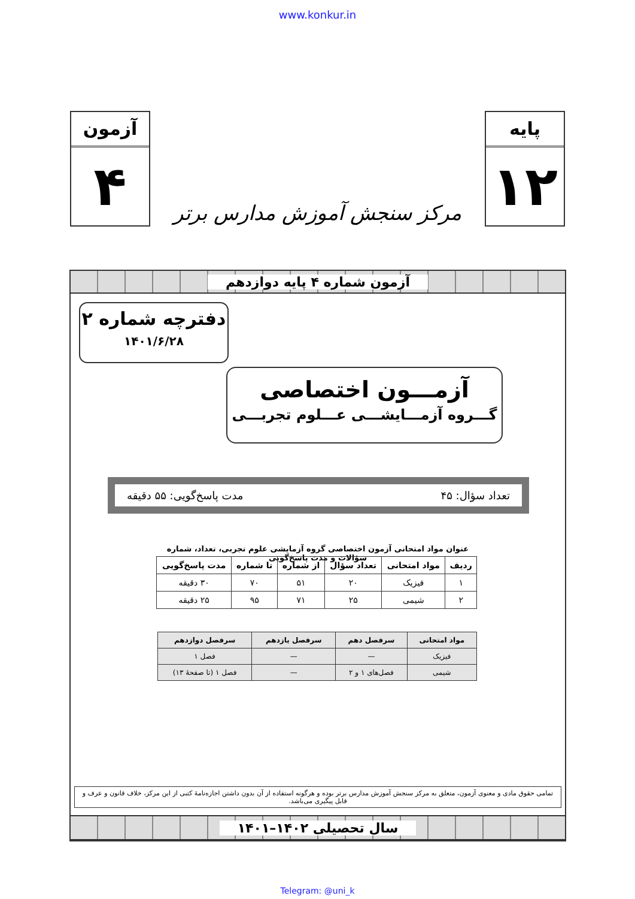www.konkur.in
پایه
۱۲
مرکز سنجش آموزش مدارس برتر
آزمون
۴
آزمون شماره ۴ پایه دوازدهم
دفترچه شماره ۲
۱۴۰۱/۶/۲۸
آزمـــون اختصاصی
گـــروه آزمـــایشـــی عـــلوم تجربـــی
تعداد سؤال: ۴۵ مدت پاسخ‌گویی: ۵۵ دقیقه
عنوان مواد امتحانی آزمون اختصاصی گروه آزمایشی علوم تجربی، تعداد، شماره سؤالات و مدت پاسخ‌گویی
| ردیف | مواد امتحانی | تعداد سؤال | از شماره | تا شماره | مدت پاسخ‌گویی |
| --- | --- | --- | --- | --- | --- |
| ۱ | فیزیک | ۲۰ | ۵۱ | ۷۰ | ۳۰ دقیقه |
| ۲ | شیمی | ۲۵ | ۷۱ | ۹۵ | ۲۵ دقیقه |
| مواد امتحانی | سرفصل دهم | سرفصل یازدهم | سرفصل دوازدهم |
| --- | --- | --- | --- |
| فیزیک | — | — | فصل ۱ |
| شیمی | فصل‌های ۱ و ۲ | — | فصل ۱ (تا صفحهٔ ۱۳) |
تمامی حقوق مادی و معنوی آزمون، متعلق به مرکز سنجش آموزش مدارس برتر بوده و هرگونه استفاده از آن بدون داشتن اجازه‌نامهٔ کتبی از این مرکز، خلاف قانون و عرف و قابل پیگیری می‌باشد.
سال تحصیلی ۱۴۰۲–۱۴۰۱
Telegram: @uni_k